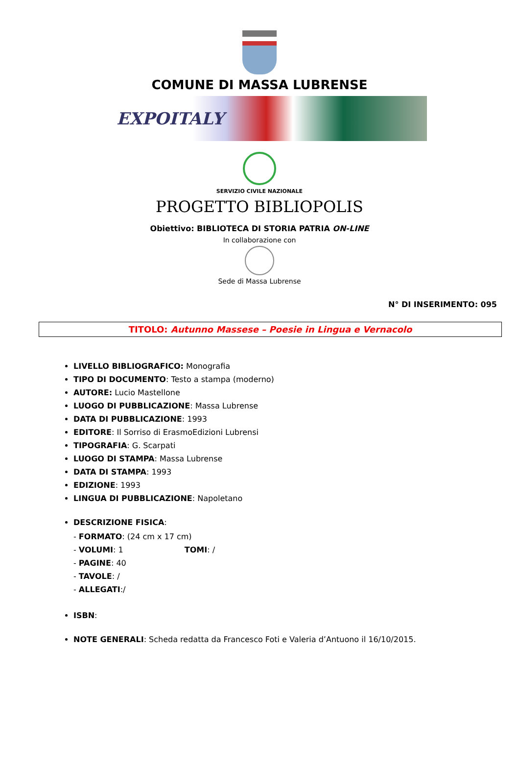COMUNE DI MASSA LUBRENSE
EXPOITALY
SERVIZIO CIVILE NAZIONALE
PROGETTO BIBLIOPOLIS
Obiettivo: BIBLIOTECA DI STORIA PATRIA ON-LINE
In collaborazione con
Sede di Massa Lubrense
N° DI INSERIMENTO: 095
TITOLO: Autunno Massese – Poesie in Lingua e Vernacolo
LIVELLO BIBLIOGRAFICO: Monografia
TIPO DI DOCUMENTO: Testo a stampa (moderno)
AUTORE: Lucio Mastellone
LUOGO DI PUBBLICAZIONE: Massa Lubrense
DATA DI PUBBLICAZIONE: 1993
EDITORE: Il Sorriso di ErasmoEdizioni Lubrensi
TIPOGRAFIA: G. Scarpati
LUOGO DI STAMPA: Massa Lubrense
DATA DI STAMPA: 1993
EDIZIONE: 1993
LINGUA DI PUBBLICAZIONE: Napoletano
DESCRIZIONE FISICA:
- FORMATO: (24 cm x 17 cm)
- VOLUMI: 1 TOMI: /
- PAGINE: 40
- TAVOLE: /
- ALLEGATI:/
ISBN:
NOTE GENERALI: Scheda redatta da Francesco Foti e Valeria d’Antuono il 16/10/2015.